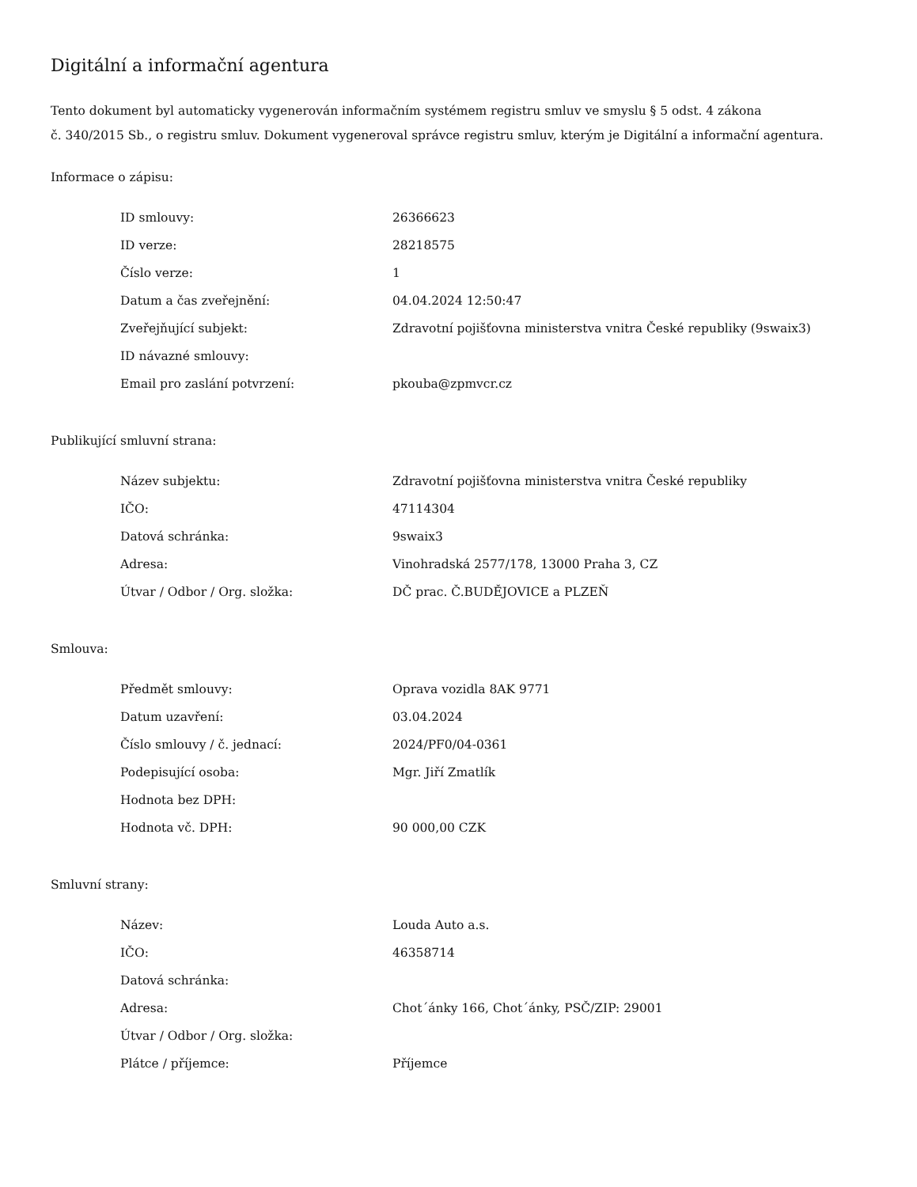Digitální a informační agentura
Tento dokument byl automaticky vygenerován informačním systémem registru smluv ve smyslu § 5 odst. 4 zákona
č. 340/2015 Sb., o registru smluv. Dokument vygeneroval správce registru smluv, kterým je Digitální a informační agentura.
Informace o zápisu:
| ID smlouvy: | 26366623 |
| ID verze: | 28218575 |
| Číslo verze: | 1 |
| Datum a čas zveřejnění: | 04.04.2024 12:50:47 |
| Zveřejňující subjekt: | Zdravotní pojišťovna ministerstva vnitra České republiky (9swaix3) |
| ID návazné smlouvy: | |
| Email pro zaslání potvrzení: | pkouba@zpmvcr.cz |
Publikující smluvní strana:
| Název subjektu: | Zdravotní pojišťovna ministerstva vnitra České republiky |
| IČO: | 47114304 |
| Datová schránka: | 9swaix3 |
| Adresa: | Vinohradská 2577/178, 13000 Praha 3, CZ |
| Útvar / Odbor / Org. složka: | DČ prac. Č.BUDĚJOVICE a PLZEŇ |
Smlouva:
| Předmět smlouvy: | Oprava vozidla 8AK 9771 |
| Datum uzavření: | 03.04.2024 |
| Číslo smlouvy / č. jednací: | 2024/PF0/04-0361 |
| Podepisující osoba: | Mgr. Jiří Zmatlík |
| Hodnota bez DPH: | |
| Hodnota vč. DPH: | 90 000,00 CZK |
Smluvní strany:
| Název: | Louda Auto a.s. |
| IČO: | 46358714 |
| Datová schránka: | |
| Adresa: | Chot´ánky 166, Chot´ánky, PSČ/ZIP: 29001 |
| Útvar / Odbor / Org. složka: | |
| Plátce / příjemce: | Příjemce |